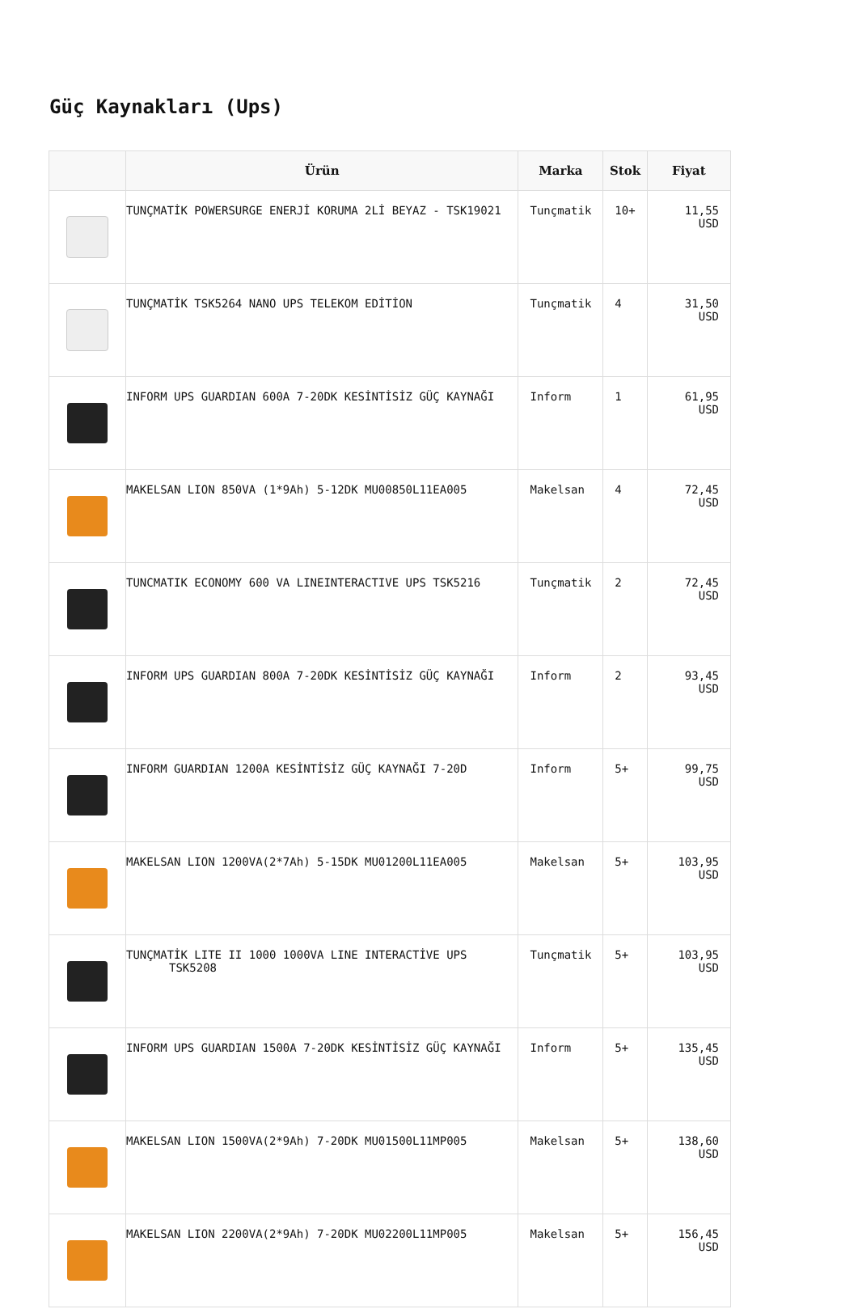Güç Kaynakları (Ups)
| | Ürün | Marka | Stok | Fiyat |
| --- | --- | --- | --- | --- |
| | TUNÇMATİK POWERSURGE ENERJİ KORUMA 2Lİ BEYAZ - TSK19021 | Tunçmatik | 10+ | 11,55 USD |
| | TUNÇMATİK TSK5264 NANO UPS TELEKOM EDİTİON | Tunçmatik | 4 | 31,50 USD |
| | INFORM UPS GUARDIAN 600A 7-20DK KESİNTİSİZ GÜÇ KAYNAĞI | Inform | 1 | 61,95 USD |
| | MAKELSAN LION 850VA (1*9Ah) 5-12DK MU00850L11EA005 | Makelsan | 4 | 72,45 USD |
| | TUNCMATIK ECONOMY 600 VA LINEINTERACTIVE UPS TSK5216 | Tunçmatik | 2 | 72,45 USD |
| | INFORM UPS GUARDIAN 800A 7-20DK KESİNTİSİZ GÜÇ KAYNAĞI | Inform | 2 | 93,45 USD |
| | INFORM GUARDIAN 1200A KESİNTİSİZ GÜÇ KAYNAĞI 7-20D | Inform | 5+ | 99,75 USD |
| | MAKELSAN LION 1200VA(2*7Ah) 5-15DK MU01200L11EA005 | Makelsan | 5+ | 103,95 USD |
| | TUNÇMATİK LITE II 1000 1000VA LINE INTERACTİVE UPS TSK5208 | Tunçmatik | 5+ | 103,95 USD |
| | INFORM UPS GUARDIAN 1500A 7-20DK KESİNTİSİZ GÜÇ KAYNAĞI | Inform | 5+ | 135,45 USD |
| | MAKELSAN LION 1500VA(2*9Ah) 7-20DK MU01500L11MP005 | Makelsan | 5+ | 138,60 USD |
| | MAKELSAN LION 2200VA(2*9Ah) 7-20DK MU02200L11MP005 | Makelsan | 5+ | 156,45 USD |